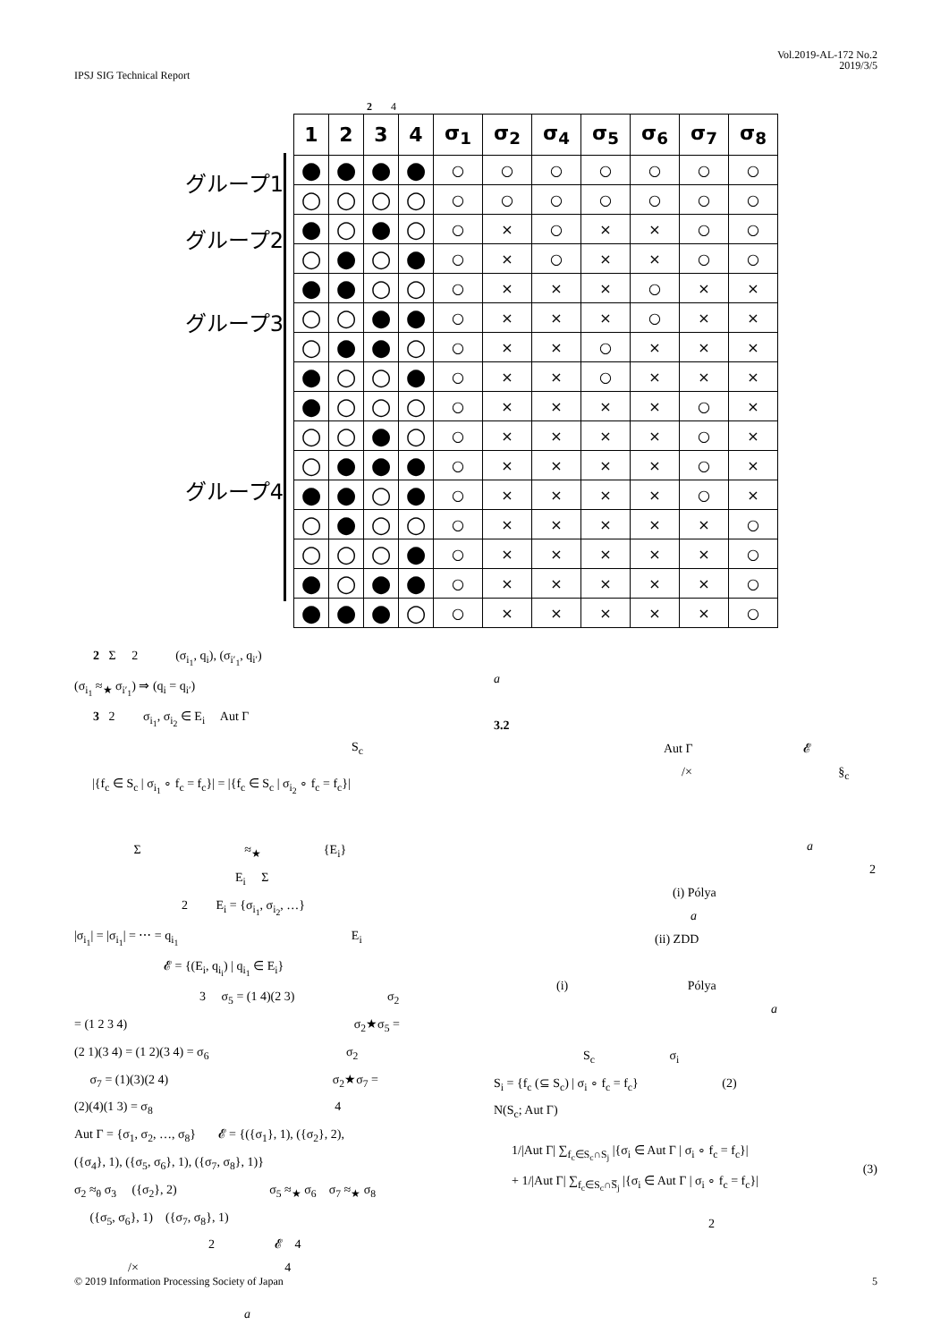Vol.2019-AL-172 No.2
2019/3/5
IPSJ SIG Technical Report
2 4
グループ1
グループ2
グループ3
グループ4
| 1 | 2 | 3 | 4 | σ<sub>1</sub> | σ<sub>2</sub> | σ<sub>4</sub> | σ<sub>5</sub> | σ<sub>6</sub> | σ<sub>7</sub> | σ<sub>8</sub> |
| --- | --- | --- | --- | --- | --- | --- | --- | --- | --- | --- |
| ● | ● | ● | ● | ○ | ○ | ○ | ○ | ○ | ○ | ○ |
| ○ | ○ | ○ | ○ | ○ | ○ | ○ | ○ | ○ | ○ | ○ |
| ● | ○ | ● | ○ | ○ | × | ○ | × | × | ○ | ○ |
| ○ | ● | ○ | ● | ○ | × | ○ | × | × | ○ | ○ |
| ● | ● | ○ | ○ | ○ | × | × | × | ○ | × | × |
| ○ | ○ | ● | ● | ○ | × | × | × | ○ | × | × |
| ○ | ● | ● | ○ | ○ | × | × | ○ | × | × | × |
| ● | ○ | ○ | ● | ○ | × | × | ○ | × | × | × |
| ● | ○ | ○ | ○ | ○ | × | × | × | × | ○ | × |
| ○ | ○ | ● | ○ | ○ | × | × | × | × | ○ | × |
| ○ | ● | ● | ● | ○ | × | × | × | × | ○ | × |
| ● | ● | ○ | ● | ○ | × | × | × | × | ○ | × |
| ○ | ● | ○ | ○ | ○ | × | × | × | × | × | ○ |
| ○ | ○ | ○ | ● | ○ | × | × | × | × | × | ○ |
| ● | ○ | ● | ● | ○ | × | × | × | × | × | ○ |
| ● | ● | ● | ○ | ○ | × | × | × | × | × | ○ |
2 Σ 2 (σ<sub>i<sub>1</sub></sub>, q<sub>i</sub>), (σ<sub>i′<sub>1</sub></sub>, q<sub>i′</sub>)
(σ<sub>i<sub>1</sub></sub> ≈<sub>★</sub> σ<sub>i′<sub>1</sub></sub>) ⇒ (q<sub>i</sub> = q<sub>i′</sub>)
3 2 σ<sub>i<sub>1</sub></sub>, σ<sub>i<sub>2</sub></sub> ∈ E<sub>i</sub> Aut Γ
S<sub>c</sub>
|{f<sub>c</sub> ∈ S<sub>c</sub> | σ<sub>i<sub>1</sub></sub> ∘ f<sub>c</sub> = f<sub>c</sub>}| = |{f<sub>c</sub> ∈ S<sub>c</sub> | σ<sub>i<sub>2</sub></sub> ∘ f<sub>c</sub> = f<sub>c</sub>}|
Σ ≈<sub>★</sub> {E<sub>i</sub>}
E<sub>i</sub> Σ
2 E<sub>i</sub> = {σ<sub>i<sub>1</sub></sub>, σ<sub>i<sub>2</sub></sub>, …}
|σ<sub>i<sub>1</sub></sub>| = |σ<sub>i<sub>1</sub></sub>| = ⋯ = q<sub>i<sub>1</sub></sub> E<sub>i</sub>
𝓔 = {(E<sub>i</sub>, q<sub>i<sub>i</sub></sub>) | q<sub>i<sub>1</sub></sub> ∈ E<sub>i</sub>}
3 σ<sub>5</sub> = (1 4)(2 3) σ<sub>2</sub>
= (1 2 3 4) σ<sub>2</sub>★σ<sub>5</sub> =
(2 1)(3 4) = (1 2)(3 4) = σ<sub>6</sub> σ<sub>2</sub>
σ<sub>7</sub> = (1)(3)(2 4) σ<sub>2</sub>★σ<sub>7</sub> =
(2)(4)(1 3) = σ<sub>8</sub> 4
Aut Γ = {σ<sub>1</sub>, σ<sub>2</sub>, …, σ<sub>8</sub>} 𝓔 = {({σ<sub>1</sub>}, 1), ({σ<sub>2</sub>}, 2),
({σ<sub>4</sub>}, 1), ({σ<sub>5</sub>, σ<sub>6</sub>}, 1), ({σ<sub>7</sub>, σ<sub>8</sub>}, 1)}
σ<sub>2</sub> ≈<sub>θ</sub> σ<sub>3</sub> ({σ<sub>2</sub>}, 2) σ<sub>5</sub> ≈<sub>★</sub> σ<sub>6</sub> σ<sub>7</sub> ≈<sub>★</sub> σ<sub>8</sub>
({σ<sub>5</sub>, σ<sub>6</sub>}, 1) ({σ<sub>7</sub>, σ<sub>8</sub>}, 1)
2 𝓔 4
/× 4
a
a
3.2
Aut Γ 𝓔
/× §<sub>c</sub>
a
2
(i) Pólya
a
(ii) ZDD
(i) Pólya
a
S<sub>c</sub> σ<sub>i</sub>
S<sub>i</sub> = {f<sub>c</sub> (⊆ S<sub>c</sub>) | σ<sub>i</sub> ∘ f<sub>c</sub> = f<sub>c</sub>} (2)
N(S<sub>c</sub>; Aut Γ)
1/|Aut Γ| ∑<sub>f<sub>c</sub>∈S<sub>c</sub>∩S<sub>j</sub></sub> |{σ<sub>i</sub> ∈ Aut Γ | σ<sub>i</sub> ∘ f<sub>c</sub> = f<sub>c</sub>}|
+ 1/|Aut Γ| ∑<sub>f<sub>c</sub>∈S<sub>c</sub>∩S̅<sub>j</sub></sub> |{σ<sub>i</sub> ∈ Aut Γ | σ<sub>i</sub> ∘ f<sub>c</sub> = f<sub>c</sub>}|
(3)
2
© 2019 Information Processing Society of Japan 5